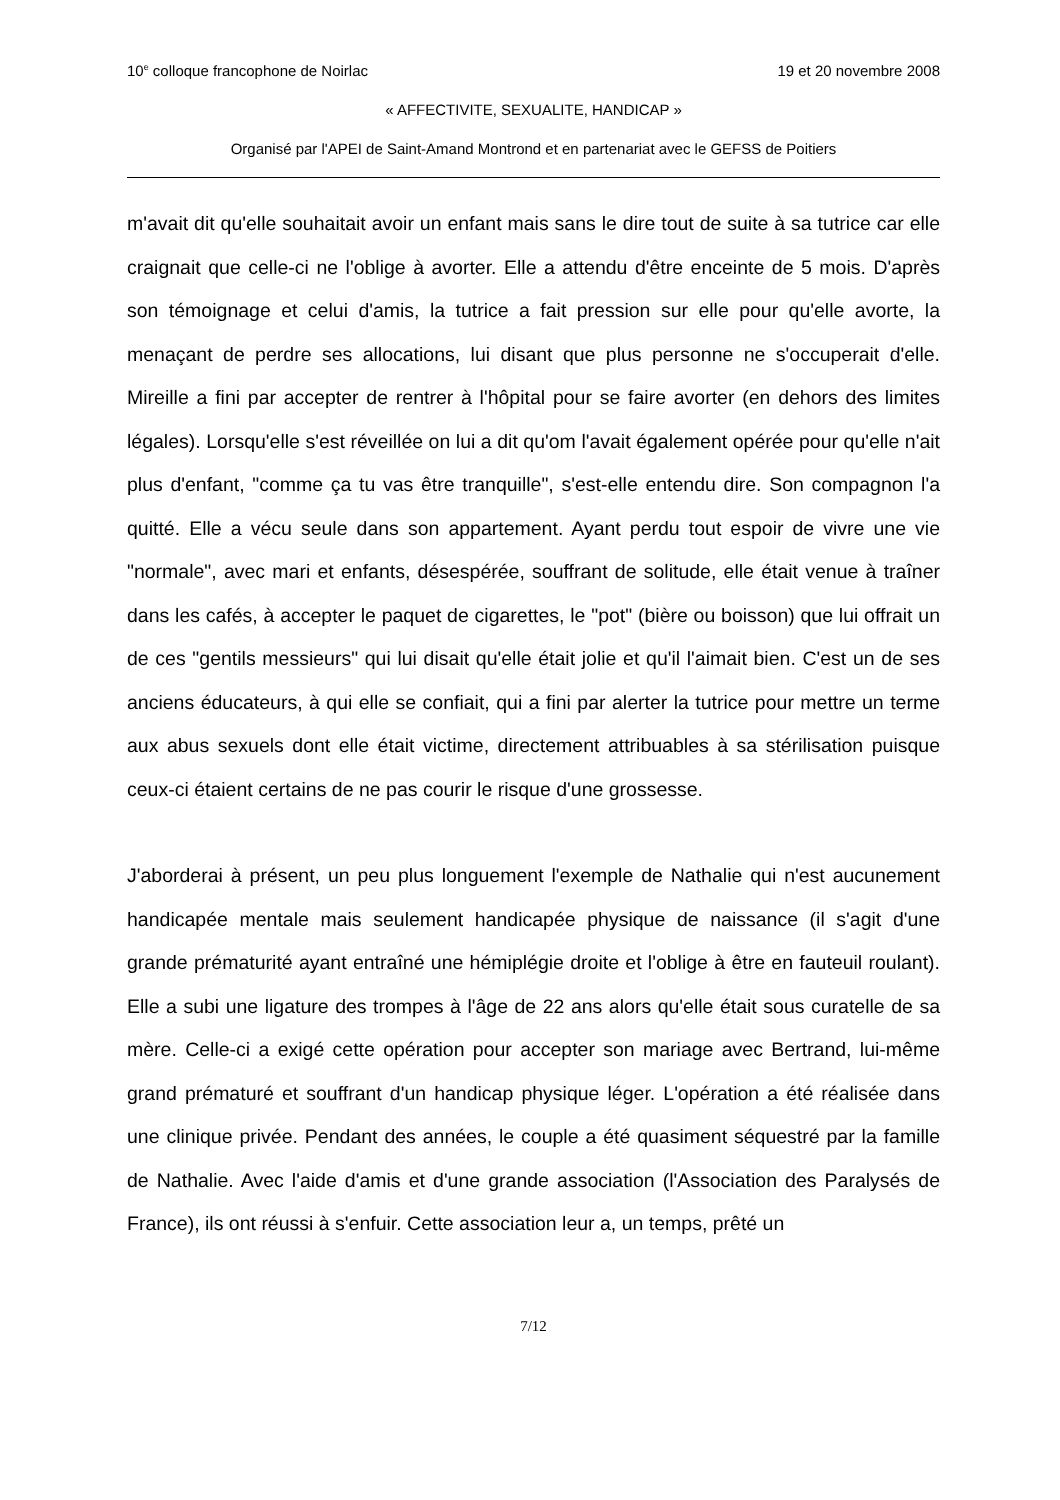10<sup>e</sup> colloque francophone de Noirlac 19 et 20 novembre 2008
« AFFECTIVITE, SEXUALITE, HANDICAP »
Organisé par l'APEI de Saint-Amand Montrond et en partenariat avec le GEFSS de Poitiers
m'avait dit qu'elle souhaitait avoir un enfant mais sans le dire tout de suite à sa tutrice car elle craignait que celle-ci ne l'oblige à avorter. Elle a attendu d'être enceinte de 5 mois. D'après son témoignage et celui d'amis, la tutrice a fait pression sur elle pour qu'elle avorte, la menaçant de perdre ses allocations, lui disant que plus personne ne s'occuperait d'elle. Mireille a fini par accepter de rentrer à l'hôpital pour se faire avorter (en dehors des limites légales). Lorsqu'elle s'est réveillée on lui a dit qu'om l'avait également opérée pour qu'elle n'ait plus d'enfant, "comme ça tu vas être tranquille", s'est-elle entendu dire. Son compagnon l'a quitté. Elle a vécu seule dans son appartement. Ayant perdu tout espoir de vivre une vie "normale", avec mari et enfants, désespérée, souffrant de solitude, elle était venue à traîner dans les cafés, à accepter le paquet de cigarettes, le "pot" (bière ou boisson) que lui offrait un de ces "gentils messieurs" qui lui disait qu'elle était jolie et qu'il l'aimait bien. C'est un de ses anciens éducateurs, à qui elle se confiait, qui a fini par alerter la tutrice pour mettre un terme aux abus sexuels dont elle était victime, directement attribuables à sa stérilisation puisque ceux-ci étaient certains de ne pas courir le risque d'une grossesse.
J'aborderai à présent, un peu plus longuement l'exemple de Nathalie qui n'est aucunement handicapée mentale mais seulement handicapée physique de naissance (il s'agit d'une grande prématurité ayant entraîné une hémiplégie droite et l'oblige à être en fauteuil roulant). Elle a subi une ligature des trompes à l'âge de 22 ans alors qu'elle était sous curatelle de sa mère. Celle-ci a exigé cette opération pour accepter son mariage avec Bertrand, lui-même grand prématuré et souffrant d'un handicap physique léger. L'opération a été réalisée dans une clinique privée. Pendant des années, le couple a été quasiment séquestré par la famille de Nathalie. Avec l'aide d'amis et d'une grande association (l'Association des Paralysés de France), ils ont réussi à s'enfuir. Cette association leur a, un temps, prêté un
7/12